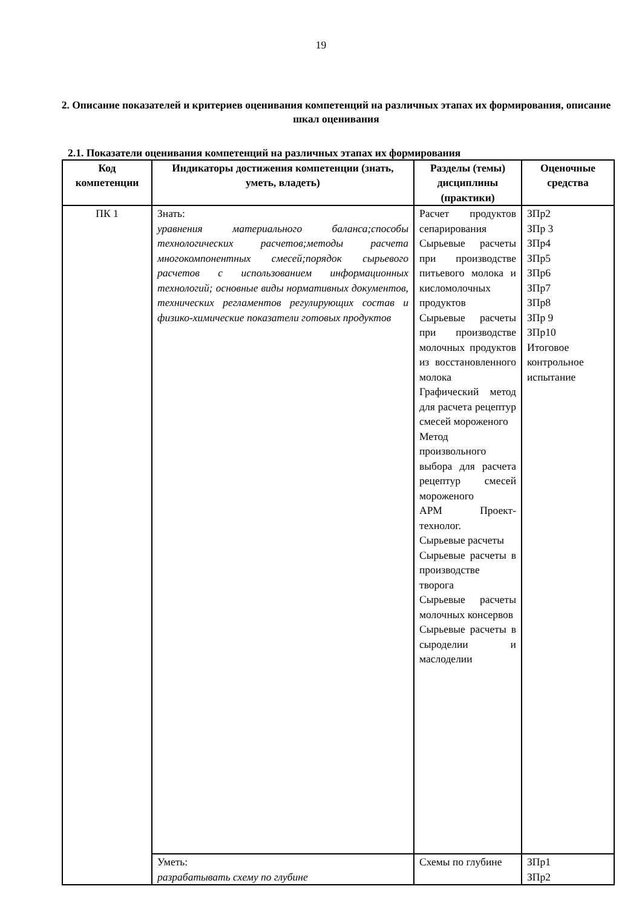19
2. Описание показателей и критериев оценивания компетенций на различных этапах их формирования, описание шкал оценивания
2.1. Показатели оценивания компетенций на различных этапах их формирования
| Код компетенции | Индикаторы достижения компетенции (знать, уметь, владеть) | Разделы (темы) дисциплины (практики) | Оценочные средства |
| --- | --- | --- | --- |
| ПК 1 | Знать: уравнения материального баланса;способы технологических расчетов;методы расчета многокомпонентных смесей;порядок сырьевого расчетов с использованием информационных технологий; основные виды нормативных документов, технических регламентов регулирующих состав и физико-химические показатели готовых продуктов | Расчет продуктов сепарирования Сырьевые расчеты при производстве питьевого молока и кисломолочных продуктов Сырьевые расчеты при производстве молочных продуктов из восстановленного молока Графический метод для расчета рецептур смесей мороженого Метод произвольного выбора для расчета рецептур смесей мороженого АРМ Проект-технолог. Сырьевые расчеты Сырьевые расчеты в производстве творога Сырьевые расчеты молочных консервов Сырьевые расчеты в сыроделии и маслоделии | ЗПр2 ЗПр 3 ЗПр4 ЗПр5 ЗПр6 ЗПр7 ЗПр8 ЗПр 9 ЗПр10 Итоговое контрольное испытание |
| | Уметь: разрабатывать схему по глубине | Схемы по глубине | ЗПр1 ЗПр2 |